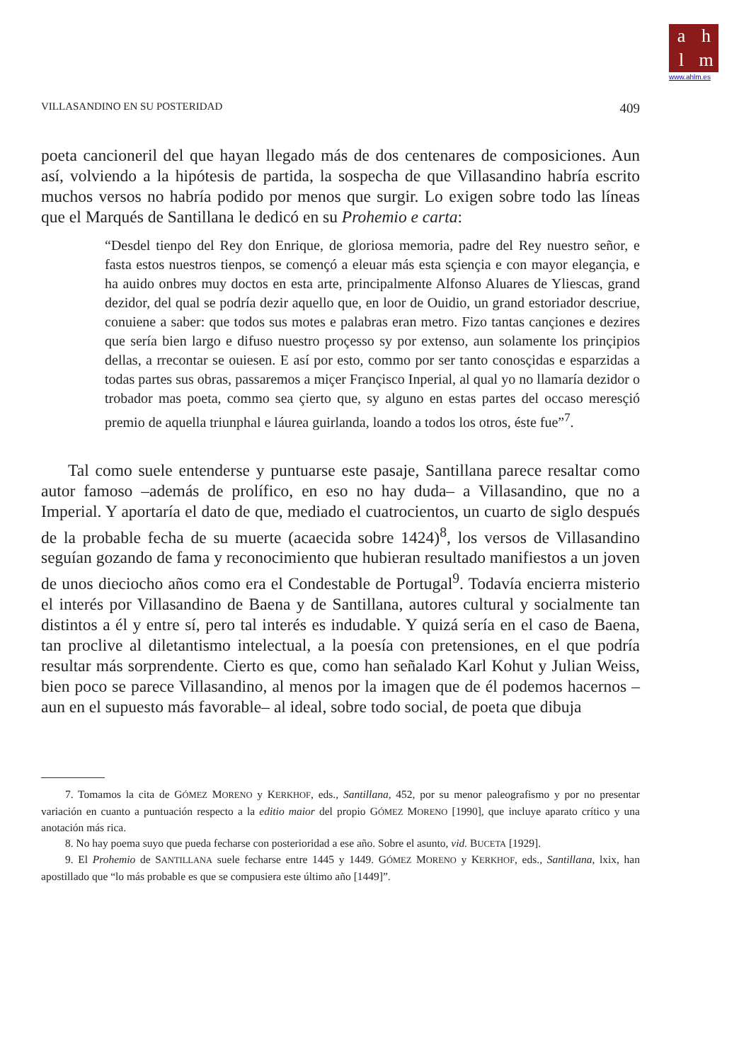ahlm
www.ahlm.es
VILLASANDINO EN SU POSTERIDAD 409
poeta cancioneril del que hayan llegado más de dos centenares de composiciones. Aun así, volviendo a la hipótesis de partida, la sospecha de que Villasandino habría escrito muchos versos no habría podido por menos que surgir. Lo exigen sobre todo las líneas que el Marqués de Santillana le dedicó en su Prohemio e carta:
“Desdel tienpo del Rey don Enrique, de gloriosa memoria, padre del Rey nuestro señor, e fasta estos nuestros tienpos, se començó a eleuar más esta sçiençia e con mayor elegançia, e ha auido onbres muy doctos en esta arte, principalmente Alfonso Aluares de Yliescas, grand dezidor, del qual se podría dezir aquello que, en loor de Ouidio, un grand estoriador descriue, conuiene a saber: que todos sus motes e palabras eran metro. Fizo tantas cançiones e dezires que sería bien largo e difuso nuestro proçesso sy por extenso, aun solamente los prinçipios dellas, a rrecontar se ouiesen. E así por esto, commo por ser tanto conosçidas e esparzidas a todas partes sus obras, passaremos a miçer Françisco Inperial, al qual yo no llamaría dezidor o trobador mas poeta, commo sea çierto que, sy alguno en estas partes del occaso meresçió premio de aquella triunphal e láurea guirlanda, loando a todos los otros, éste fue”<sup>7</sup>.
Tal como suele entenderse y puntuarse este pasaje, Santillana parece resaltar como autor famoso –además de prolífico, en eso no hay duda– a Villasandino, que no a Imperial. Y aportaría el dato de que, mediado el cuatrocientos, un cuarto de siglo después de la probable fecha de su muerte (acaecida sobre 1424)<sup>8</sup>, los versos de Villasandino seguían gozando de fama y reconocimiento que hubieran resultado manifiestos a un joven de unos dieciocho años como era el Condestable de Portugal<sup>9</sup>. Todavía encierra misterio el interés por Villasandino de Baena y de Santillana, autores cultural y socialmente tan distintos a él y entre sí, pero tal interés es indudable. Y quizá sería en el caso de Baena, tan proclive al diletantismo intelectual, a la poesía con pretensiones, en el que podría resultar más sorprendente. Cierto es que, como han señalado Karl Kohut y Julian Weiss, bien poco se parece Villasandino, al menos por la imagen que de él podemos hacernos –aun en el supuesto más favorable– al ideal, sobre todo social, de poeta que dibuja
7. Tomamos la cita de GÓMEZ MORENO y KERKHOF, eds., Santillana, 452, por su menor paleografismo y por no presentar variación en cuanto a puntuación respecto a la editio maior del propio GÓMEZ MORENO [1990], que incluye aparato crítico y una anotación más rica.
8. No hay poema suyo que pueda fecharse con posterioridad a ese año. Sobre el asunto, vid. BUCETA [1929].
9. El Prohemio de SANTILLANA suele fecharse entre 1445 y 1449. GÓMEZ MORENO y KERKHOF, eds., Santillana, lxix, han apostillado que “lo más probable es que se compusiera este último año [1449]”.